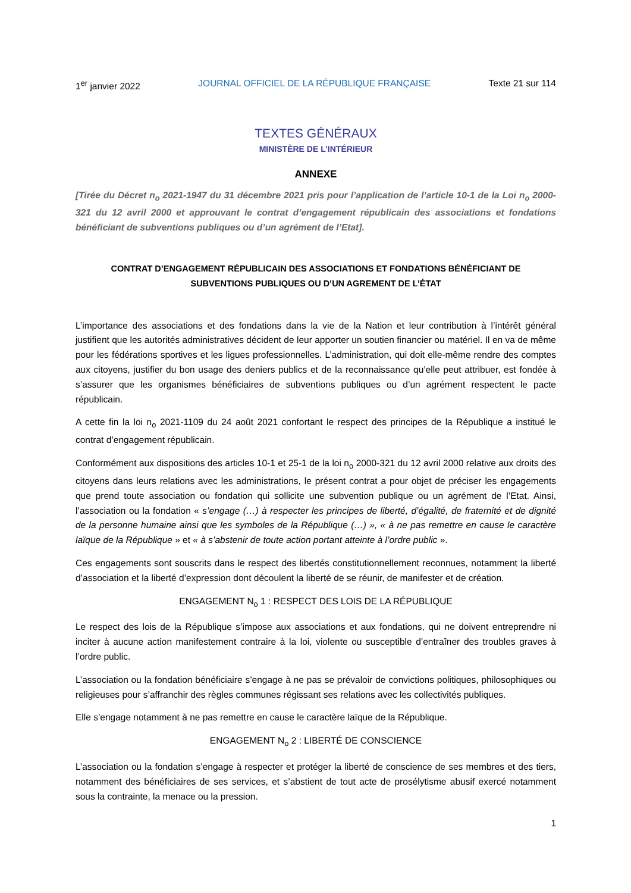1<sup>er</sup> janvier 2022 JOURNAL OFFICIEL DE LA RÉPUBLIQUE FRANÇAISE Texte 21 sur 114
TEXTES GÉNÉRAUX
MINISTÈRE DE L’INTÉRIEUR
ANNEXE
[Tirée du Décret n<sub>o</sub> 2021-1947 du 31 décembre 2021 pris pour l’application de l’article 10-1 de la Loi n<sub>o</sub> 2000-321 du 12 avril 2000 et approuvant le contrat d’engagement républicain des associations et fondations bénéficiant de subventions publiques ou d’un agrément de l’Etat].
CONTRAT D’ENGAGEMENT RÉPUBLICAIN DES ASSOCIATIONS ET FONDATIONS BÉNÉFICIANT DE
SUBVENTIONS PUBLIQUES OU D’UN AGREMENT DE L’ÉTAT
L’importance des associations et des fondations dans la vie de la Nation et leur contribution à l’intérêt général justifient que les autorités administratives décident de leur apporter un soutien financier ou matériel. Il en va de même pour les fédérations sportives et les ligues professionnelles. L’administration, qui doit elle-même rendre des comptes aux citoyens, justifier du bon usage des deniers publics et de la reconnaissance qu’elle peut attribuer, est fondée à s’assurer que les organismes bénéficiaires de subventions publiques ou d’un agrément respectent le pacte républicain.
A cette fin la loi n<sub>o</sub> 2021-1109 du 24 août 2021 confortant le respect des principes de la République a institué le contrat d’engagement républicain.
Conformément aux dispositions des articles 10-1 et 25-1 de la loi n<sub>o</sub> 2000-321 du 12 avril 2000 relative aux droits des citoyens dans leurs relations avec les administrations, le présent contrat a pour objet de préciser les engagements que prend toute association ou fondation qui sollicite une subvention publique ou un agrément de l’Etat. Ainsi, l’association ou la fondation « s’engage (…) à respecter les principes de liberté, d’égalité, de fraternité et de dignité de la personne humaine ainsi que les symboles de la République (…) », « à ne pas remettre en cause le caractère laïque de la République » et « à s’abstenir de toute action portant atteinte à l’ordre public ».
Ces engagements sont souscrits dans le respect des libertés constitutionnellement reconnues, notamment la liberté d’association et la liberté d’expression dont découlent la liberté de se réunir, de manifester et de création.
ENGAGEMENT N<sub>o</sub> 1 : RESPECT DES LOIS DE LA RÉPUBLIQUE
Le respect des lois de la République s’impose aux associations et aux fondations, qui ne doivent entreprendre ni inciter à aucune action manifestement contraire à la loi, violente ou susceptible d’entraîner des troubles graves à l’ordre public.
L’association ou la fondation bénéficiaire s’engage à ne pas se prévaloir de convictions politiques, philosophiques ou religieuses pour s’affranchir des règles communes régissant ses relations avec les collectivités publiques.
Elle s’engage notamment à ne pas remettre en cause le caractère laïque de la République.
ENGAGEMENT N<sub>o</sub> 2 : LIBERTÉ DE CONSCIENCE
L’association ou la fondation s’engage à respecter et protéger la liberté de conscience de ses membres et des tiers, notamment des bénéficiaires de ses services, et s’abstient de tout acte de prosélytisme abusif exercé notamment sous la contrainte, la menace ou la pression.
1